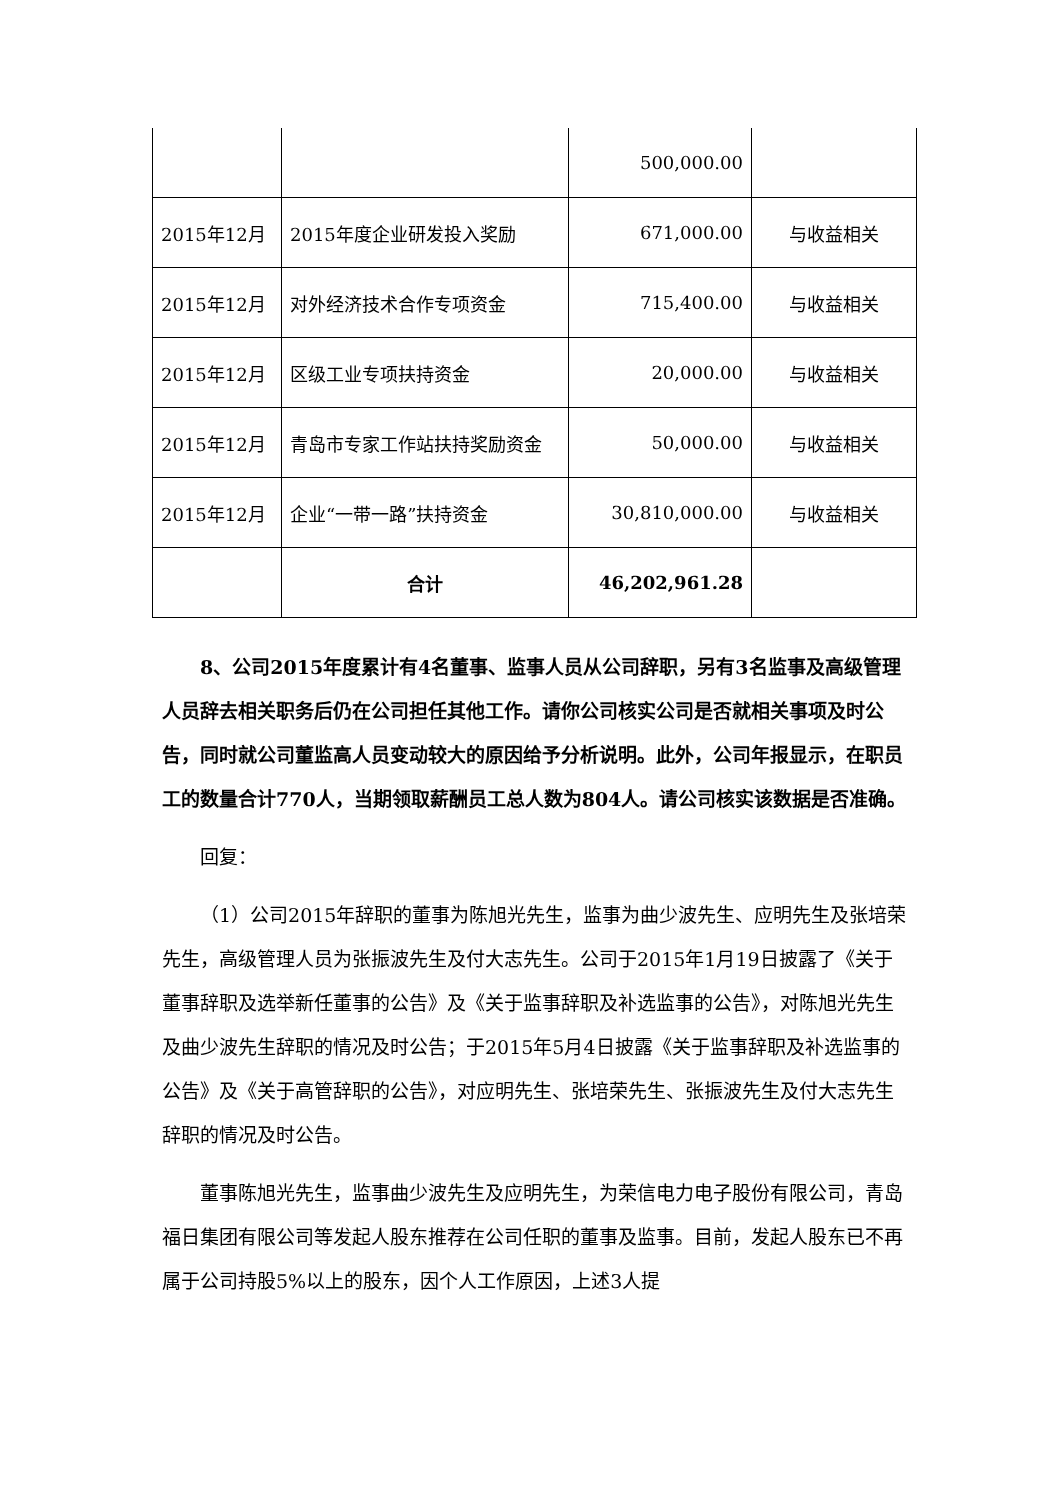| | | 500,000.00 | |
| 2015年12月 | 2015年度企业研发投入奖励 | 671,000.00 | 与收益相关 |
| 2015年12月 | 对外经济技术合作专项资金 | 715,400.00 | 与收益相关 |
| 2015年12月 | 区级工业专项扶持资金 | 20,000.00 | 与收益相关 |
| 2015年12月 | 青岛市专家工作站扶持奖励资金 | 50,000.00 | 与收益相关 |
| 2015年12月 | 企业“一带一路”扶持资金 | 30,810,000.00 | 与收益相关 |
| | 合计 | 46,202,961.28 | |
8、公司2015年度累计有4名董事、监事人员从公司辞职，另有3名监事及高级管理人员辞去相关职务后仍在公司担任其他工作。请你公司核实公司是否就相关事项及时公告，同时就公司董监高人员变动较大的原因给予分析说明。此外，公司年报显示，在职员工的数量合计770人，当期领取薪酬员工总人数为804人。请公司核实该数据是否准确。
回复：
（1）公司2015年辞职的董事为陈旭光先生，监事为曲少波先生、应明先生及张培荣先生，高级管理人员为张振波先生及付大志先生。公司于2015年1月19日披露了《关于董事辞职及选举新任董事的公告》及《关于监事辞职及补选监事的公告》，对陈旭光先生及曲少波先生辞职的情况及时公告；于2015年5月4日披露《关于监事辞职及补选监事的公告》及《关于高管辞职的公告》，对应明先生、张培荣先生、张振波先生及付大志先生辞职的情况及时公告。
董事陈旭光先生，监事曲少波先生及应明先生，为荣信电力电子股份有限公司，青岛福日集团有限公司等发起人股东推荐在公司任职的董事及监事。目前，发起人股东已不再属于公司持股5%以上的股东，因个人工作原因，上述3人提